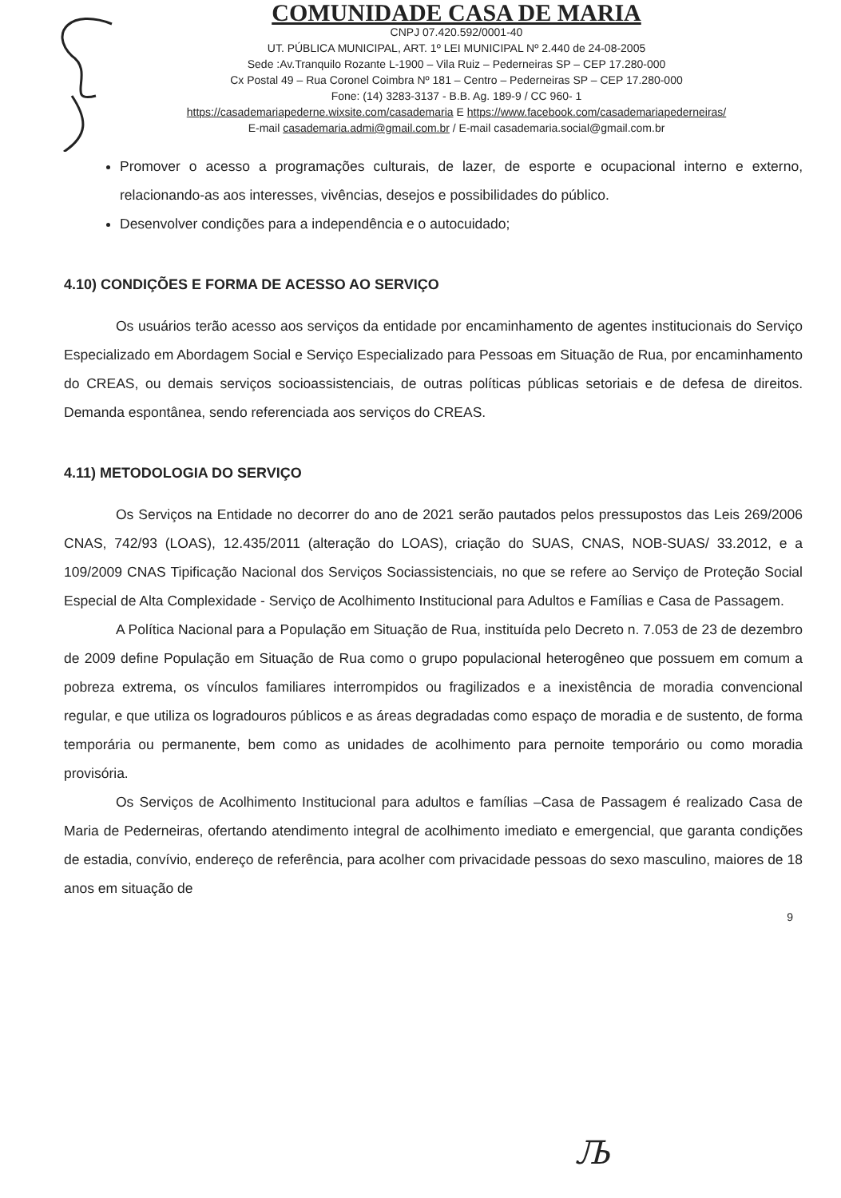COMUNIDADE CASA DE MARIA
CNPJ 07.420.592/0001-40
UT. PÚBLICA MUNICIPAL, ART. 1º LEI MUNICIPAL Nº 2.440 de 24-08-2005
Sede :Av.Tranquilo Rozante L-1900 – Vila Ruiz – Pederneiras SP – CEP 17.280-000
Cx Postal 49 – Rua Coronel Coimbra Nº 181 – Centro – Pederneiras SP – CEP 17.280-000
Fone: (14) 3283-3137 - B.B. Ag. 189-9 / CC 960- 1
https://casademariapederne.wixsite.com/casademaria E https://www.facebook.com/casademariapederneiras/
E-mail casademaria.admi@gmail.com.br / E-mail casademaria.social@gmail.com.br
Promover o acesso a programações culturais, de lazer, de esporte e ocupacional interno e externo, relacionando-as aos interesses, vivências, desejos e possibilidades do público.
Desenvolver condições para a independência e o autocuidado;
4.10) CONDIÇÕES E FORMA DE ACESSO AO SERVIÇO
Os usuários terão acesso aos serviços da entidade por encaminhamento de agentes institucionais do Serviço Especializado em Abordagem Social e Serviço Especializado para Pessoas em Situação de Rua, por encaminhamento do CREAS, ou demais serviços socioassistenciais, de outras políticas públicas setoriais e de defesa de direitos. Demanda espontânea, sendo referenciada aos serviços do CREAS.
4.11) METODOLOGIA DO SERVIÇO
Os Serviços na Entidade no decorrer do ano de 2021 serão pautados pelos pressupostos das Leis 269/2006 CNAS, 742/93 (LOAS), 12.435/2011 (alteração do LOAS), criação do SUAS, CNAS, NOB-SUAS/ 33.2012, e a 109/2009 CNAS Tipificação Nacional dos Serviços Sociassistenciais, no que se refere ao Serviço de Proteção Social Especial de Alta Complexidade - Serviço de Acolhimento Institucional para Adultos e Famílias e Casa de Passagem.
A Política Nacional para a População em Situação de Rua, instituída pelo Decreto n. 7.053 de 23 de dezembro de 2009 define População em Situação de Rua como o grupo populacional heterogêneo que possuem em comum a pobreza extrema, os vínculos familiares interrompidos ou fragilizados e a inexistência de moradia convencional regular, e que utiliza os logradouros públicos e as áreas degradadas como espaço de moradia e de sustento, de forma temporária ou permanente, bem como as unidades de acolhimento para pernoite temporário ou como moradia provisória.
Os Serviços de Acolhimento Institucional para adultos e famílias –Casa de Passagem é realizado Casa de Maria de Pederneiras, ofertando atendimento integral de acolhimento imediato e emergencial, que garanta condições de estadia, convívio, endereço de referência, para acolher com privacidade pessoas do sexo masculino, maiores de 18 anos em situação de
9
Љ